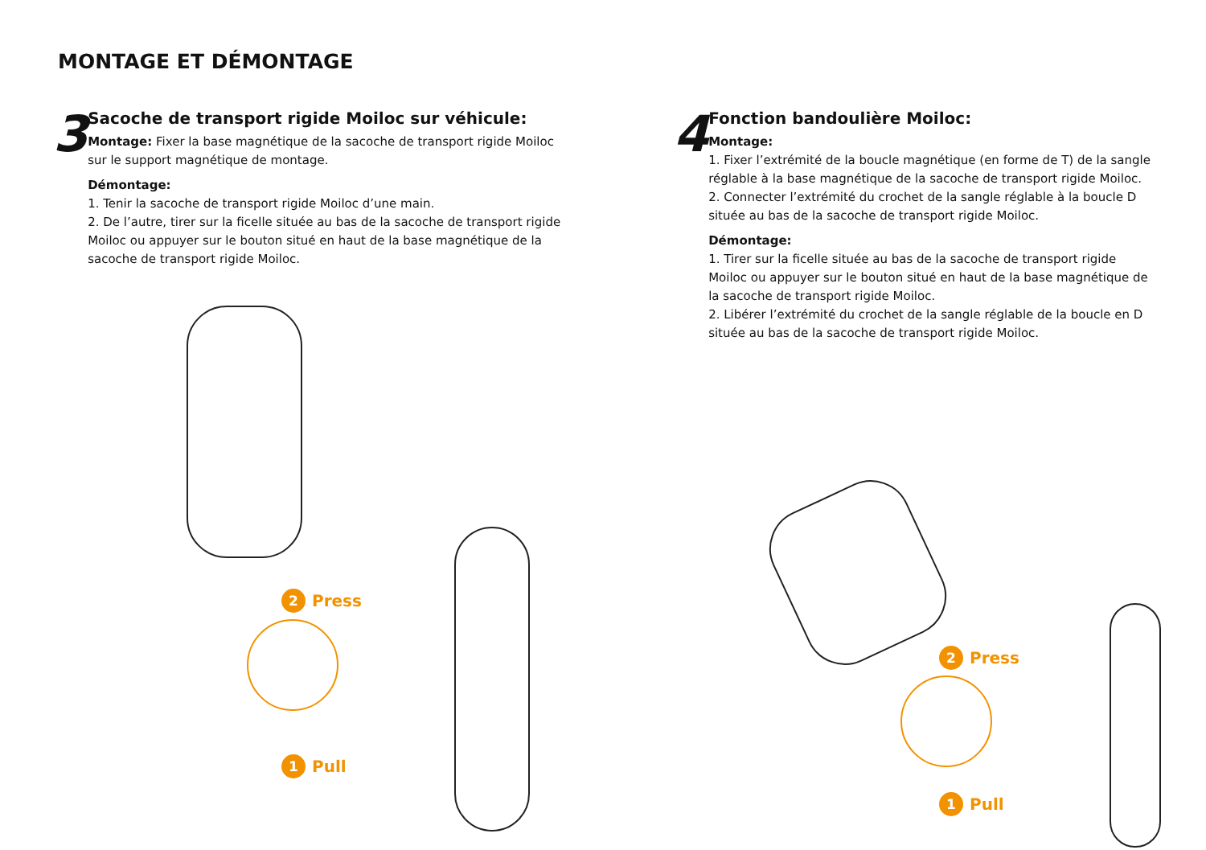MONTAGE ET DÉMONTAGE
3
Sacoche de transport rigide Moiloc sur véhicule:
Montage: Fixer la base magnétique de la sacoche de transport rigide Moiloc sur le support magnétique de montage.
Démontage:
1. Tenir la sacoche de transport rigide Moiloc d’une main.
2. De l’autre, tirer sur la ficelle située au bas de la sacoche de transport rigide Moiloc ou appuyer sur le bouton situé en haut de la base magnétique de la sacoche de transport rigide Moiloc.
4
Fonction bandoulière Moiloc:
Montage:
1. Fixer l’extrémité de la boucle magnétique (en forme de T) de la sangle réglable à la base magnétique de la sacoche de transport rigide Moiloc.
2. Connecter l’extrémité du crochet de la sangle réglable à la boucle D située au bas de la sacoche de transport rigide Moiloc.
Démontage:
1. Tirer sur la ficelle située au bas de la sacoche de transport rigide Moiloc ou appuyer sur le bouton situé en haut de la base magnétique de la sacoche de transport rigide Moiloc.
2. Libérer l’extrémité du crochet de la sangle réglable de la boucle en D située au bas de la sacoche de transport rigide Moiloc.
2 Press
1 Pull
2 Press
1 Pull